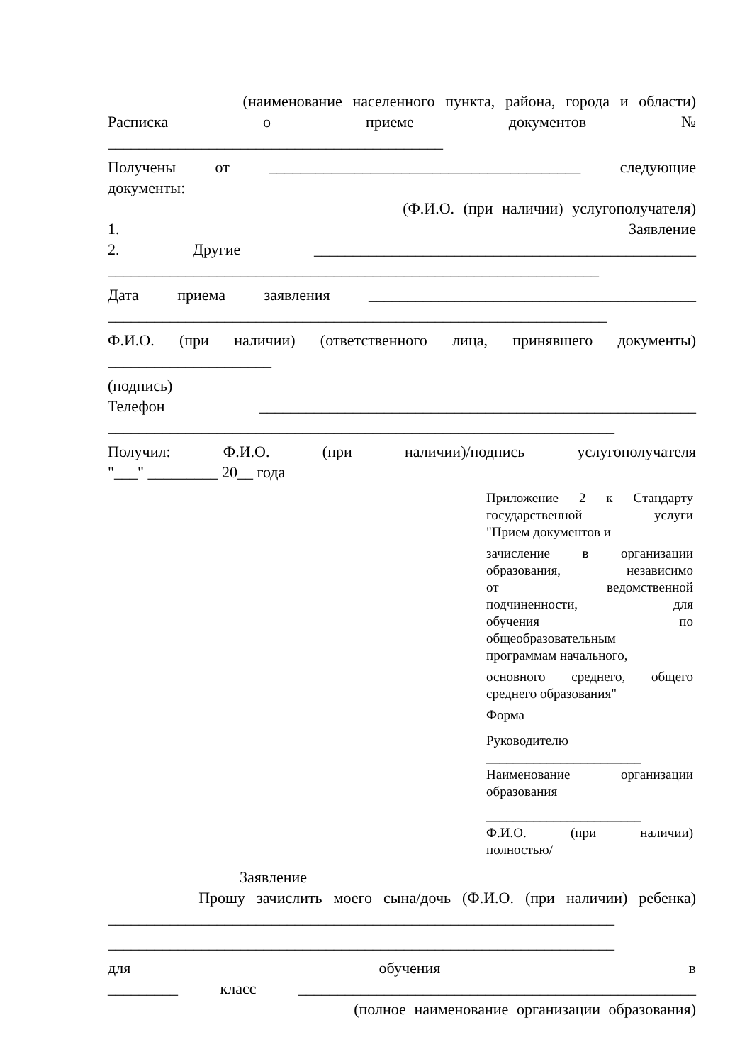(наименование населенного пункта, района, города и области)
Расписка о приеме документов №
___________________________________________
Получены от ________________________________________ следующие
документы:
(Ф.И.О. (при наличии) услугополучателя)
1. Заявление
2. Другие _________________________________________________
_______________________________________________________________
Дата приема заявления __________________________________________
________________________________________________________________
Ф.И.О. (при наличии) (ответственного лица, принявшего документы)
_____________________
(подпись)
Телефон ________________________________________________________
_________________________________________________________________
Получил: Ф.И.О. (при наличии)/подпись услугополучателя
"___" _________ 20__ года
Приложение 2 к Стандарту
государственной услуги
"Прием документов и
зачисление в организации
образования, независимо
от ведомственной
подчиненности, для
обучения по
общеобразовательным
программам начального,
основного среднего, общего
среднего образования"
Форма
Руководителю
_______________________
Наименование организации
образования
_______________________
Ф.И.О. (при наличии)
полностью/
Заявление
Прошу зачислить моего сына/дочь (Ф.И.О. (при наличии) ребенка)
_________________________________________________________________
_________________________________________________________________
для обучения в
_________ класс ___________________________________________________
(полное наименование организации образования)